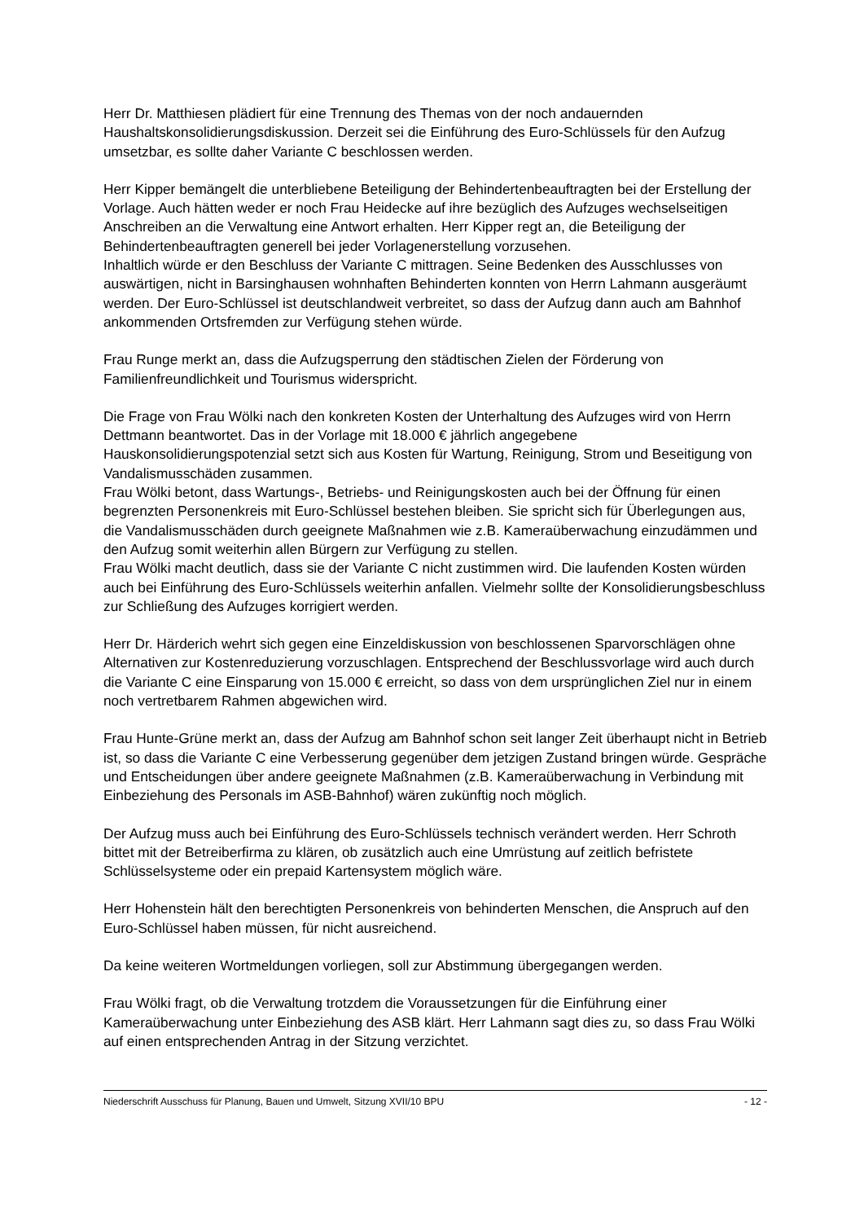Herr Dr. Matthiesen plädiert für eine Trennung des Themas von der noch andauernden Haushaltskonsolidierungsdiskussion. Derzeit sei die Einführung des Euro-Schlüssels für den Aufzug umsetzbar, es sollte daher Variante C beschlossen werden.
Herr Kipper bemängelt die unterbliebene Beteiligung der Behindertenbeauftragten bei der Erstellung der Vorlage. Auch hätten weder er noch Frau Heidecke auf ihre bezüglich des Aufzuges wechselseitigen Anschreiben an die Verwaltung eine Antwort erhalten. Herr Kipper regt an, die Beteiligung der Behindertenbeauftragten generell bei jeder Vorlagenerstellung vorzusehen.
Inhaltlich würde er den Beschluss der Variante C mittragen. Seine Bedenken des Ausschlusses von auswärtigen, nicht in Barsinghausen wohnhaften Behinderten konnten von Herrn Lahmann ausgeräumt werden. Der Euro-Schlüssel ist deutschlandweit verbreitet, so dass der Aufzug dann auch am Bahnhof ankommenden Ortsfremden zur Verfügung stehen würde.
Frau Runge merkt an, dass die Aufzugsperrung den städtischen Zielen der Förderung von Familienfreundlichkeit und Tourismus widerspricht.
Die Frage von Frau Wölki nach den konkreten Kosten der Unterhaltung des Aufzuges wird von Herrn Dettmann beantwortet. Das in der Vorlage mit 18.000 € jährlich angegebene Hauskonsolidierungspotenzial setzt sich aus Kosten für Wartung, Reinigung, Strom und Beseitigung von Vandalismusschäden zusammen.
Frau Wölki betont, dass Wartungs-, Betriebs- und Reinigungskosten auch bei der Öffnung für einen begrenzten Personenkreis mit Euro-Schlüssel bestehen bleiben. Sie spricht sich für Überlegungen aus, die Vandalismusschäden durch geeignete Maßnahmen wie z.B. Kameraüberwachung einzudämmen und den Aufzug somit weiterhin allen Bürgern zur Verfügung zu stellen.
Frau Wölki macht deutlich, dass sie der Variante C nicht zustimmen wird. Die laufenden Kosten würden auch bei Einführung des Euro-Schlüssels weiterhin anfallen. Vielmehr sollte der Konsolidierungsbeschluss zur Schließung des Aufzuges korrigiert werden.
Herr Dr. Härderich wehrt sich gegen eine Einzeldiskussion von beschlossenen Sparvorschlägen ohne Alternativen zur Kostenreduzierung vorzuschlagen. Entsprechend der Beschlussvorlage wird auch durch die Variante C eine Einsparung von 15.000 € erreicht, so dass von dem ursprünglichen Ziel nur in einem noch vertretbarem Rahmen abgewichen wird.
Frau Hunte-Grüne merkt an, dass der Aufzug am Bahnhof schon seit langer Zeit überhaupt nicht in Betrieb ist, so dass die Variante C eine Verbesserung gegenüber dem jetzigen Zustand bringen würde. Gespräche und Entscheidungen über andere geeignete Maßnahmen (z.B. Kameraüberwachung in Verbindung mit Einbeziehung des Personals im ASB-Bahnhof) wären zukünftig noch möglich.
Der Aufzug muss auch bei Einführung des Euro-Schlüssels technisch verändert werden. Herr Schroth bittet mit der Betreiberfirma zu klären, ob zusätzlich auch eine Umrüstung auf zeitlich befristete Schlüsselsysteme oder ein prepaid Kartensystem möglich wäre.
Herr Hohenstein hält den berechtigten Personenkreis von behinderten Menschen, die Anspruch auf den Euro-Schlüssel haben müssen, für nicht ausreichend.
Da keine weiteren Wortmeldungen vorliegen, soll zur Abstimmung übergegangen werden.
Frau Wölki fragt, ob die Verwaltung trotzdem die Voraussetzungen für die Einführung einer Kameraüberwachung unter Einbeziehung des ASB klärt. Herr Lahmann sagt dies zu, so dass Frau Wölki auf einen entsprechenden Antrag in der Sitzung verzichtet.
Niederschrift Ausschuss für Planung, Bauen und Umwelt, Sitzung XVII/10 BPU - 12 -